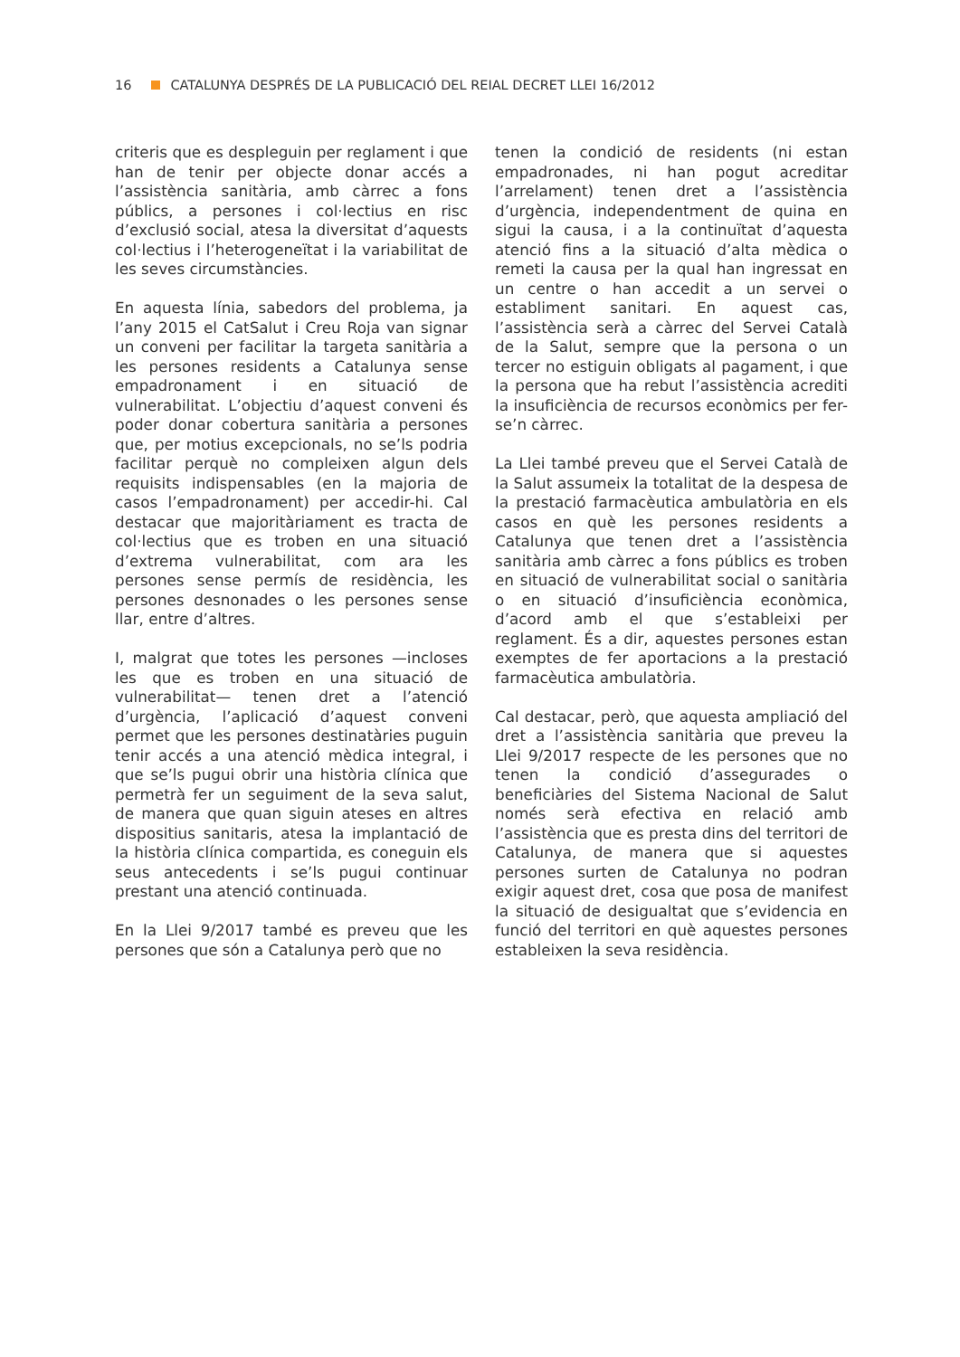16 CATALUNYA DESPRÉS DE LA PUBLICACIÓ DEL REIAL DECRET LLEI 16/2012
criteris que es despleguin per reglament i que han de tenir per objecte donar accés a l’assistència sanitària, amb càrrec a fons públics, a persones i col·lectius en risc d’exclusió social, atesa la diversitat d’aquests col·lectius i l’heterogeneïtat i la variabilitat de les seves circumstàncies.
En aquesta línia, sabedors del problema, ja l’any 2015 el CatSalut i Creu Roja van signar un conveni per facilitar la targeta sanitària a les persones residents a Catalunya sense empadronament i en situació de vulnerabilitat. L’objectiu d’aquest conveni és poder donar cobertura sanitària a persones que, per motius excepcionals, no se’ls podria facilitar perquè no compleixen algun dels requisits indispensables (en la majoria de casos l’empadronament) per accedir-hi. Cal destacar que majoritàriament es tracta de col·lectius que es troben en una situació d’extrema vulnerabilitat, com ara les persones sense permís de residència, les persones desnonades o les persones sense llar, entre d’altres.
I, malgrat que totes les persones —incloses les que es troben en una situació de vulnerabilitat— tenen dret a l’atenció d’urgència, l’aplicació d’aquest conveni permet que les persones destinatàries puguin tenir accés a una atenció mèdica integral, i que se’ls pugui obrir una història clínica que permetrà fer un seguiment de la seva salut, de manera que quan siguin ateses en altres dispositius sanitaris, atesa la implantació de la història clínica compartida, es coneguin els seus antecedents i se’ls pugui continuar prestant una atenció continuada.
En la Llei 9/2017 també es preveu que les persones que són a Catalunya però que no
tenen la condició de residents (ni estan empadronades, ni han pogut acreditar l’arrelament) tenen dret a l’assistència d’urgència, independentment de quina en sigui la causa, i a la continuïtat d’aquesta atenció fins a la situació d’alta mèdica o remeti la causa per la qual han ingressat en un centre o han accedit a un servei o establiment sanitari. En aquest cas, l’assistència serà a càrrec del Servei Català de la Salut, sempre que la persona o un tercer no estiguin obligats al pagament, i que la persona que ha rebut l’assistència acrediti la insuficiència de recursos econòmics per fer-se’n càrrec.
La Llei també preveu que el Servei Català de la Salut assumeix la totalitat de la despesa de la prestació farmacèutica ambulatòria en els casos en què les persones residents a Catalunya que tenen dret a l’assistència sanitària amb càrrec a fons públics es troben en situació de vulnerabilitat social o sanitària o en situació d’insuficiència econòmica, d’acord amb el que s’estableixi per reglament. És a dir, aquestes persones estan exemptes de fer aportacions a la prestació farmacèutica ambulatòria.
Cal destacar, però, que aquesta ampliació del dret a l’assistència sanitària que preveu la Llei 9/2017 respecte de les persones que no tenen la condició d’assegurades o beneficiàries del Sistema Nacional de Salut només serà efectiva en relació amb l’assistència que es presta dins del territori de Catalunya, de manera que si aquestes persones surten de Catalunya no podran exigir aquest dret, cosa que posa de manifest la situació de desigualtat que s’evidencia en funció del territori en què aquestes persones estableixen la seva residència.